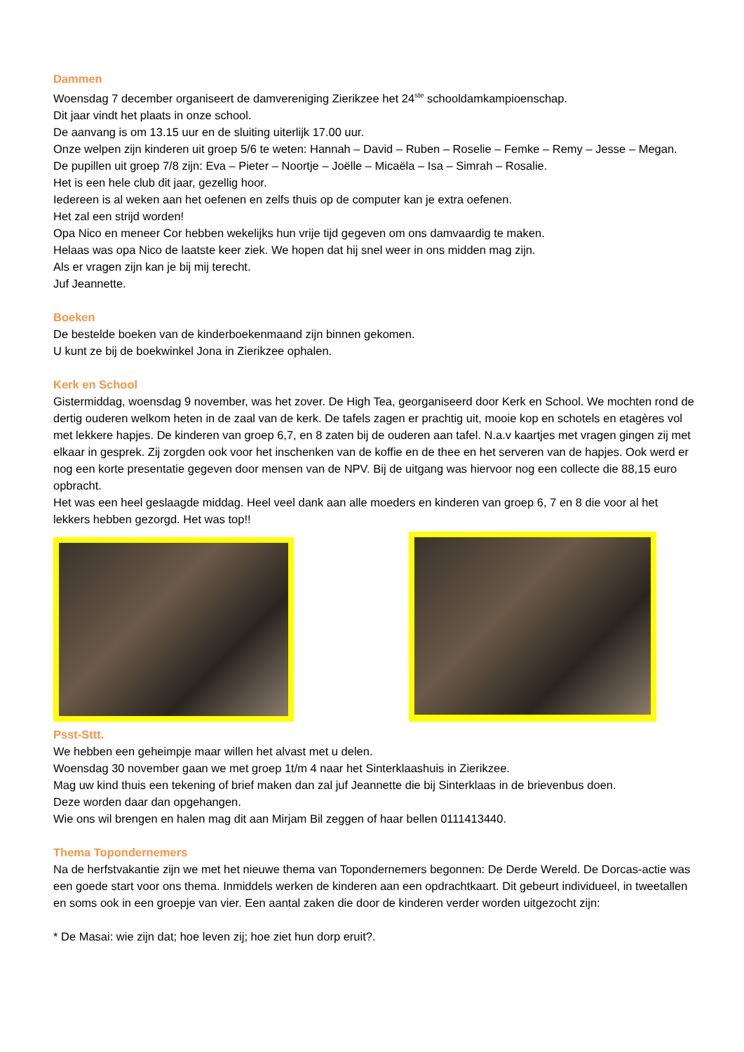Dammen
Woensdag 7 december organiseert de damvereniging Zierikzee het 24<sup>ste</sup> schooldamkampioenschap.
Dit jaar vindt het plaats in onze school.
De aanvang is om 13.15 uur en de sluiting uiterlijk 17.00 uur.
Onze welpen zijn kinderen uit groep 5/6 te weten: Hannah – David – Ruben – Roselie – Femke – Remy – Jesse – Megan.
De pupillen uit groep 7/8 zijn: Eva – Pieter – Noortje – Joëlle – Micaëla – Isa – Simrah – Rosalie.
Het is een hele club dit jaar, gezellig hoor.
Iedereen is al weken aan het oefenen en zelfs thuis op de computer kan je extra oefenen.
Het zal een strijd worden!
Opa Nico en meneer Cor hebben wekelijks hun vrije tijd gegeven om ons damvaardig te maken.
Helaas was opa Nico de laatste keer ziek. We hopen dat hij snel weer in ons midden mag zijn.
Als er vragen zijn kan je bij mij terecht.
Juf Jeannette.
Boeken
De bestelde boeken van de kinderboekenmaand zijn binnen gekomen.
U kunt ze bij de boekwinkel Jona in Zierikzee ophalen.
Kerk en School
Gistermiddag, woensdag 9 november, was het zover. De High Tea, georganiseerd door Kerk en School. We mochten rond de dertig ouderen welkom heten in de zaal van de kerk. De tafels zagen er prachtig uit, mooie kop en schotels en etagères vol met lekkere hapjes. De kinderen van groep 6,7, en 8 zaten bij de ouderen aan tafel. N.a.v kaartjes met vragen gingen zij met elkaar in gesprek. Zij zorgden ook voor het inschenken van de koffie en de thee en het serveren van de hapjes. Ook werd er nog een korte presentatie gegeven door mensen van de NPV. Bij de uitgang was hiervoor nog een collecte die 88,15 euro opbracht.
Het was een heel geslaagde middag. Heel veel dank aan alle moeders en kinderen van groep 6, 7 en 8 die voor al het lekkers hebben gezorgd. Het was top!!
Psst-Sttt.
We hebben een geheimpje maar willen het alvast met u delen.
Woensdag 30 november gaan we met groep 1t/m 4 naar het Sinterklaashuis in Zierikzee.
Mag uw kind thuis een tekening of brief maken dan zal juf Jeannette die bij Sinterklaas in de brievenbus doen.
Deze worden daar dan opgehangen.
Wie ons wil brengen en halen mag dit aan Mirjam Bil zeggen of haar bellen 0111413440.
Thema Topondernemers
Na de herfstvakantie zijn we met het nieuwe thema van Topondernemers begonnen: De Derde Wereld. De Dorcas-actie was een goede start voor ons thema. Inmiddels werken de kinderen aan een opdrachtkaart. Dit gebeurt individueel, in tweetallen en soms ook in een groepje van vier. Een aantal zaken die door de kinderen verder worden uitgezocht zijn:
* De Masai: wie zijn dat; hoe leven zij; hoe ziet hun dorp eruit?.